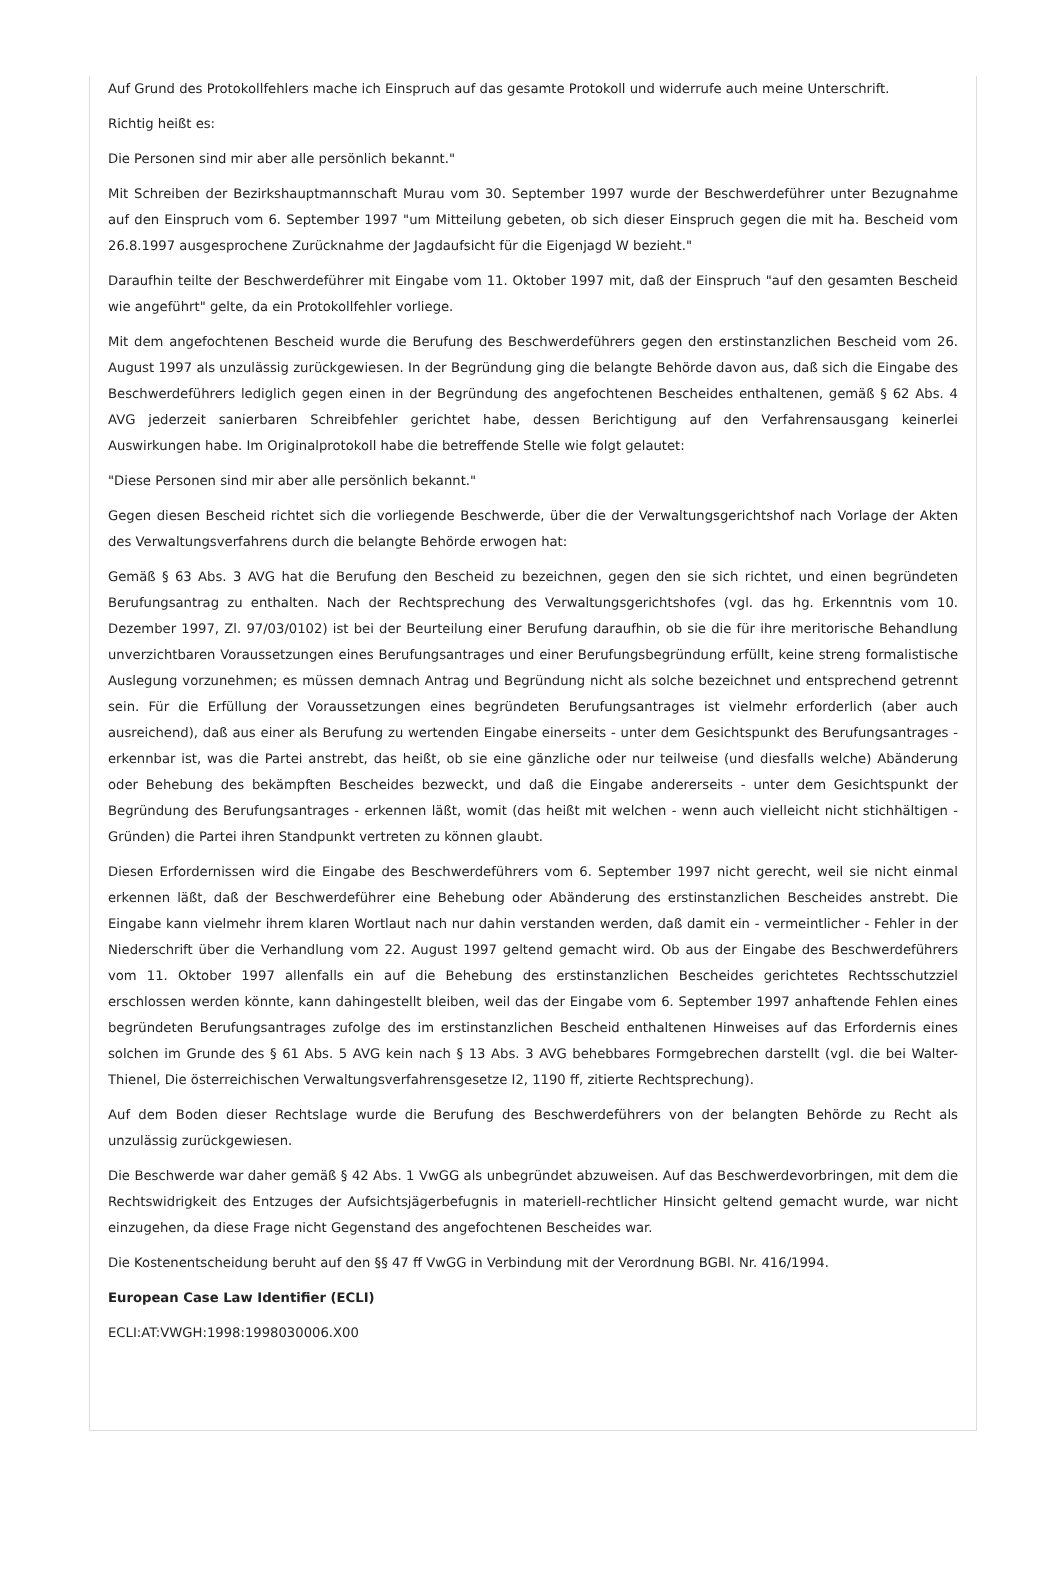Auf Grund des Protokollfehlers mache ich Einspruch auf das gesamte Protokoll und widerrufe auch meine Unterschrift.
Richtig heißt es:
Die Personen sind mir aber alle persönlich bekannt."
Mit Schreiben der Bezirkshauptmannschaft Murau vom 30. September 1997 wurde der Beschwerdeführer unter Bezugnahme auf den Einspruch vom 6. September 1997 "um Mitteilung gebeten, ob sich dieser Einspruch gegen die mit ha. Bescheid vom 26.8.1997 ausgesprochene Zurücknahme der Jagdaufsicht für die Eigenjagd W bezieht."
Daraufhin teilte der Beschwerdeführer mit Eingabe vom 11. Oktober 1997 mit, daß der Einspruch "auf den gesamten Bescheid wie angeführt" gelte, da ein Protokollfehler vorliege.
Mit dem angefochtenen Bescheid wurde die Berufung des Beschwerdeführers gegen den erstinstanzlichen Bescheid vom 26. August 1997 als unzulässig zurückgewiesen. In der Begründung ging die belangte Behörde davon aus, daß sich die Eingabe des Beschwerdeführers lediglich gegen einen in der Begründung des angefochtenen Bescheides enthaltenen, gemäß § 62 Abs. 4 AVG jederzeit sanierbaren Schreibfehler gerichtet habe, dessen Berichtigung auf den Verfahrensausgang keinerlei Auswirkungen habe. Im Originalprotokoll habe die betreffende Stelle wie folgt gelautet:
"Diese Personen sind mir aber alle persönlich bekannt."
Gegen diesen Bescheid richtet sich die vorliegende Beschwerde, über die der Verwaltungsgerichtshof nach Vorlage der Akten des Verwaltungsverfahrens durch die belangte Behörde erwogen hat:
Gemäß § 63 Abs. 3 AVG hat die Berufung den Bescheid zu bezeichnen, gegen den sie sich richtet, und einen begründeten Berufungsantrag zu enthalten. Nach der Rechtsprechung des Verwaltungsgerichtshofes (vgl. das hg. Erkenntnis vom 10. Dezember 1997, Zl. 97/03/0102) ist bei der Beurteilung einer Berufung daraufhin, ob sie die für ihre meritorische Behandlung unverzichtbaren Voraussetzungen eines Berufungsantrages und einer Berufungsbegründung erfüllt, keine streng formalistische Auslegung vorzunehmen; es müssen demnach Antrag und Begründung nicht als solche bezeichnet und entsprechend getrennt sein. Für die Erfüllung der Voraussetzungen eines begründeten Berufungsantrages ist vielmehr erforderlich (aber auch ausreichend), daß aus einer als Berufung zu wertenden Eingabe einerseits - unter dem Gesichtspunkt des Berufungsantrages - erkennbar ist, was die Partei anstrebt, das heißt, ob sie eine gänzliche oder nur teilweise (und diesfalls welche) Abänderung oder Behebung des bekämpften Bescheides bezweckt, und daß die Eingabe andererseits - unter dem Gesichtspunkt der Begründung des Berufungsantrages - erkennen läßt, womit (das heißt mit welchen - wenn auch vielleicht nicht stichhältigen - Gründen) die Partei ihren Standpunkt vertreten zu können glaubt.
Diesen Erfordernissen wird die Eingabe des Beschwerdeführers vom 6. September 1997 nicht gerecht, weil sie nicht einmal erkennen läßt, daß der Beschwerdeführer eine Behebung oder Abänderung des erstinstanzlichen Bescheides anstrebt. Die Eingabe kann vielmehr ihrem klaren Wortlaut nach nur dahin verstanden werden, daß damit ein - vermeintlicher - Fehler in der Niederschrift über die Verhandlung vom 22. August 1997 geltend gemacht wird. Ob aus der Eingabe des Beschwerdeführers vom 11. Oktober 1997 allenfalls ein auf die Behebung des erstinstanzlichen Bescheides gerichtetes Rechtsschutzziel erschlossen werden könnte, kann dahingestellt bleiben, weil das der Eingabe vom 6. September 1997 anhaftende Fehlen eines begründeten Berufungsantrages zufolge des im erstinstanzlichen Bescheid enthaltenen Hinweises auf das Erfordernis eines solchen im Grunde des § 61 Abs. 5 AVG kein nach § 13 Abs. 3 AVG behebbares Formgebrechen darstellt (vgl. die bei Walter-Thienel, Die österreichischen Verwaltungsverfahrensgesetze I2, 1190 ff, zitierte Rechtsprechung).
Auf dem Boden dieser Rechtslage wurde die Berufung des Beschwerdeführers von der belangten Behörde zu Recht als unzulässig zurückgewiesen.
Die Beschwerde war daher gemäß § 42 Abs. 1 VwGG als unbegründet abzuweisen. Auf das Beschwerdevorbringen, mit dem die Rechtswidrigkeit des Entzuges der Aufsichtsjägerbefugnis in materiell-rechtlicher Hinsicht geltend gemacht wurde, war nicht einzugehen, da diese Frage nicht Gegenstand des angefochtenen Bescheides war.
Die Kostenentscheidung beruht auf den §§ 47 ff VwGG in Verbindung mit der Verordnung BGBl. Nr. 416/1994.
European Case Law Identifier (ECLI)
ECLI:AT:VWGH:1998:1998030006.X00